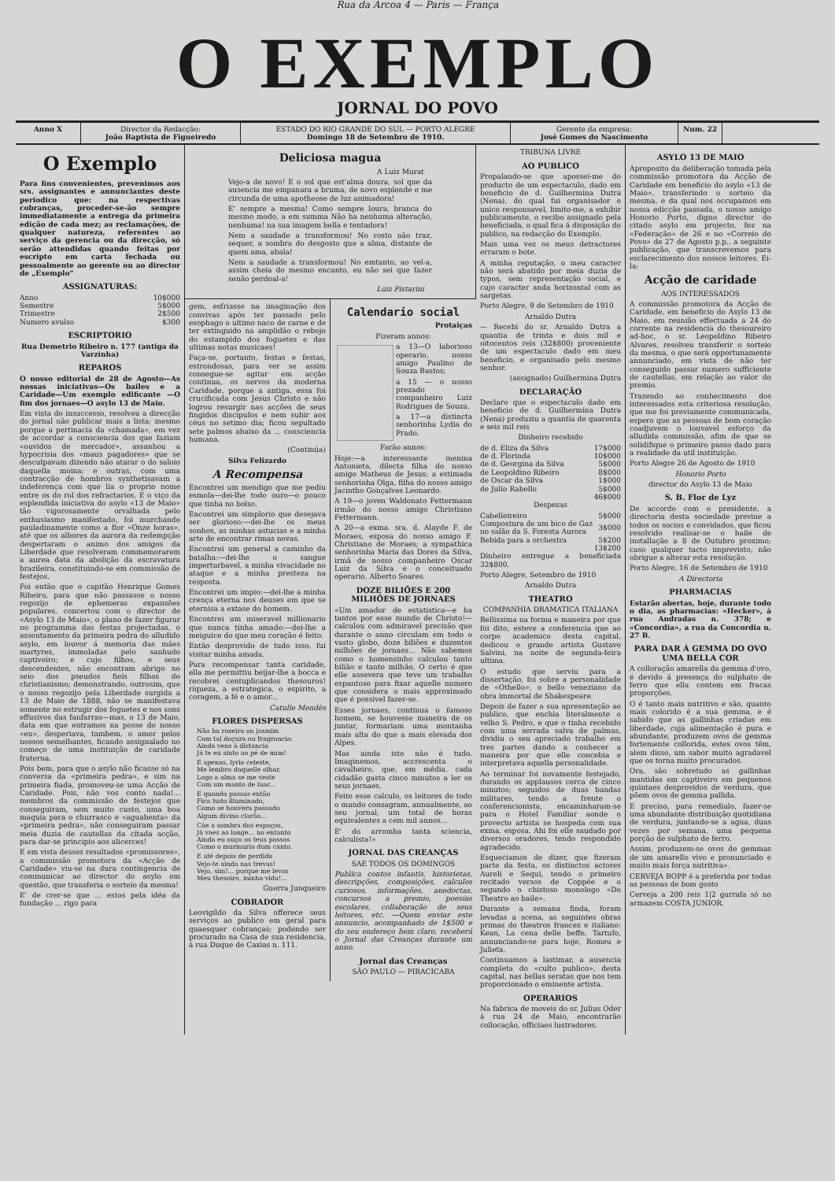Rua da Arcoa 4 — Paris — França
O EXEMPLO
JORNAL DO POVO
Anno X Director da Redacção:
João Baptista de Figueiredo
ESTADO DO RIO GRANDE DO SUL — PORTO ALEGRE
Domingo 18 de Setembro de 1910.
Gerente da empresa:
José Gomes do Nascimento
Num. 22
O Exemplo
Para fins convenientes, prevenimos aos srs. assignantes e annunciantes deste periodico que: na respectivas cobranças, proceder-se-ão sempre immediatamente a entrega da primeira edição de cada mez; as reclamações, de qualquer natureza, referentes ao serviço da gerencia ou da direcção, só serão attendidas quando feitas por escripto em carta fechada ou pessoalmente ao gerente ou ao director de „Exemplo“
ASSIGNATURAS:
| Anno | 10$000 |
| Semestre | 5$000 |
| Trimestre | 2$500 |
| Numero avulso | $300 |
ESCRIPTORIO
Rua Demetrio Ribeiro n. 177 (antiga da Varzinha)
REPAROS
O nosso editorial de 28 de Agosto—As nossas iniciativas—Os bailes e a Caridade—Um exemplo edificante —O fim dos jornaes—O asylo 13 de Maio.
Em vista do insuccesso, resolveu a direcção do jornal não publicar mais a lista; mesmo porque a pertinacia da «chamada», em vez de accordar a consciencia dos que faziam «ouvidos de mercador», assanhou a hypocrisia dos «maus pagadores» que se desculpavam dizendo não atarar o do saloio daquella moina; e outras, com uma contracção de hombros synthetisavam a indeferença com que lia o proprio nome entre os do rol dos refractarios. E o viço da esplendida iniciativa do asylo «13 de Maio» tão vigorosamente orvalhada pelo enthusiasmo manifestado, foi murchando pauladinamente como a flor «Onze horas», até que os albores da aurora da redempção despertaram o animo dos amigos da Liberdade que resolveram commemorarem a aurea data da abolição da escravatura brazileira, constituindo-se em commissão de festejos.
Foi então que o capitão Henrique Gomes Ribeiro, para que não passasse o nosso regozijo de ephemeras expansões populares, concertou com o director de «Asylo 13 de Maio», o plano de fazer figurar no programma das festas projectadas, o assentamento da primeira pedra do alludido asylo, em louvor á memoria das mães martyres, immoladas pelo sanhudo captiveiro; e cujo filhos, e seus descendentes, não encontram abrigo no seio dos pseudos fieis filhos do christianismo; demonstrando, outrosim, que o nosso regozijo pela Liberdade surgida a 13 de Maio de 1888, não se manifestava somente no estrugir dos foguetes e nos sons effusivos das fanfarras—mas, o 13 de Maio, data em que entramos na posse do nosso «eu», desperiava, tambem, o amor pelos nossos semelhantes, ficando assignalado no começo de uma instituição de caridade fraterna.
Pois bem, para que o asylo não ficasse só na conversa da «primeira pedra», e sim na primeira fiada, promoveu-se uma Acção de Caridade. Pois, não vos conto nada!... membros da commissão de festejos que conseguiram, sem muito custo, uma boa maquia para o churrasco e «aguabenta» da «primeira pedra», não conseguiram passar meia duzia de cautellas da citada acção, para dar-se principio aos alicerces!
E em vista desses resultados «promissores», a commissão promotora da «Acção de Caridade» viu-se na dura contingencia de communicar ao director do asylo em questão, que transferia o sorteio da mesma!
E' de crer-se que ... estos pela idéa da fundação ... rigo para
Deliciosa magua
A Luiz Murat
Vejo-a de novo! E o sol que est'alma doura, sol que da ausencia me empanara a bruma, de novo esplende e me circunda de uma apotheose de luz animadora!
E' sempre a mesma! Como sempre loura, branca do mesmo modo, a em summa Não ha nenhuma alteração, nenhuma! na sua imagem bella e tentadora!
Nem a saudade a transformou! No rosto não traz, sequer, a sombra do desgosto que a alma, distante de quem ama, abala!
Nem a saudade a transformou! No emtanto, ao vel-a, assim cheia do mesmo encanto, eu não sei que fazer senão perdoal-a!
Luiz Pistarini
gem, esfriasse na imaginação dos convivas após ter passado pelo esophago o ultimo naco de carne e de ter extinguido na amplidão o rebojo do estampido dos foguetes e das ultimas notas musicaes!
Faça-se, portanto, festas e festas, estrondosas, para ver se assim consegue-se agitar em acção continua, os nervos da moderna Caridade, porque a antiga, essa foi crucificada com Jesus Christo e não logrou resurgir nas acções de seus fingidos discipulos e nem subir aos céus no setimo dia; ficou sepultado sete palmos abaixo da ... consciencia humana.
(Continúa)
Silva Felizardo
A Recompensa
Encontrei um mendigo que me pediu esmola—dei-lhe todo ouro—o pouco que tinha no bolso.
Encontrei um simplorio que desejava ser glorioso:—dei-lhe os meus sonhos, as minhas astucias e a minha arte de encontrar rimas novas.
Encontrei um general a caminho da batalha:—dei-lhe o sangue imperturbavel, a minha vivacidade no ataque e a minha presteza na resposta.
Encontrei um impio:—dei-lhe a minha crença eterna nos deuses em que se eternisa a extase do homem.
Encontrei um miseravel millionario que nunca tinha amado:—dei-lhe a meiguice do que meu coração é feito.
Então desprovido de tudo isso, fui visitar minha amada.
Para recompensar tanta caridade, ella me permittiu beijar-lhe a bocca e recobrei centuplicandos thesouros! riqueza, a estrategica, o espirito, a coragem, a fé e o amor...
Catulle Mendès
FLORES DISPERSAS
Não ha roseira ou jasmim
Com tal doçura ou fragrancia:
Ainda vens á distancia
Já te eu sinto ao pé de mim!
E apenas, lyrio celeste,
Me lembro daquelle olhar,
Logo a alma se me veste
Com um manto de luar...
E quando passas então
Fica tudo illuminado,
Como se houvera passado
Algum divino clarão...
Cáe a sombra dos espaços,
Já vaes ao longe... no entanto
Ainda eu ouço os teus passos
Como o murmurio dum canto.
E até depois de perdida
Vejo-te ainda nas trevas!
Vejo, sim!... porque me levas
Meu thesoiro, minha vida!...
Guerra Junqueiro
COBRADOR
Leovigildo da Silva offerece seus serviços ao publico em geral para quaesquer cobranças; podendo ser procurado na Casa de sua residencia, á rua Duque de Caxias n. 111.
Calendario social
Protaiças
Fizeram annos:
a 13—O laborioso operario, nosso amigo Paulino de Souza Bastos;
a 15 — o nosso prezado companheiro Luiz Rodrigues de Souza.
a 17—a distincta senhorinha Lydia do Prado.
Farão annos:
Hoje:—a interessante menina Antonieta, dilecta filha do nosso amigo Matheus de Jesus; a estimada senhorinha Olga, filha do nosso amigo Jacintho Gonçalves Leonardo.
A 19—o joven Waldonato Fettermann irmão do nosso amigo Christiano Fettermann.
A 20—a exma. sra. d. Alayde F. de Moraes, esposa do nosso amigo F. Christiano de Moraes; a sympathica senhorinha Maria das Dores da Silva, irmã de nosso companheiro Oscar Luiz da Silva e o conceituado operario, Alberto Soares.
DOZE BILIÕES E 200 MILHÕES DE JORNAES
«Um amador de estatistica—e ha tantos por esse mundo de Christo!—calculou com admiravel precisão que durante o anno circulam em todo o vasto globo, doze biliões e duzentos milhões de jornaes... Não sabemos como o homensinho calculou tanto bilião e tanto milhão. O certo é que elle assevera que teve um trabalho espantoso para fixar aquelle numero que considera o mais approximado que é possivel fazer-se.
Esses jornaes, continua o famoso homem, se houvesse maneira de os juntar, formariam uma montanha mais alta do que a mais elevada dos Alpes.
Mas ainda isto não é tudo. Imaginemos, accrescenta o cavalheiro, que, em média, cada cidadão gasta cinco minutos a ler os seus jornaes.
Feito esse calculo, os leitores de todo o mundo consagram, annualmente, ao seu jornal, um total de horas equivalentes a cem mil annos...
E' do arromba tanta sciencia, calculista!»
JORNAL DAS CREANÇAS
SAE TODOS OS DOMINGOS
Publica contos infantis, historietas, descripções, composições, calculos curiosos, informações, anedoctas, concursos a premio, poesias escolares, collaboração de seus leitores, etc. —Quem enviar este annuncio, acompanhado de 1$500 e do seu endereço bem claro, receberá o Jornal das Creanças durante um anno.
Jornal das Creanças
SÃO PAULO — PIRACICABA
TRIBUNA LIVRE
AO PUBLICO
Propalando-se que apossei-me do producto de um espectaculo, dado em beneficio de d. Guilhermina Dutra (Nena), do qual fui organisador e unico responsavel, limito-me, a exhibir publicamente, o recibo assignado pela beneficiada, o qual fica á disposição do publico, na redacção do Exemplo.
Mais uma vez os meus detractores erraram o bote.
A minha reputação, o meu caracter não será abatido por meia duzia de typos, sem representação social, e cujo caracter anda horizontal com as sargetas.
Porto Alegre, 9 de Setembro de 1910
Arnaldo Dutra
— Recebi do sr. Arnaldo Dutra a quantia de trinta e dois mil e oitocentos reis (32$800) proveniente de um espectaculo dado em meu beneficio, e organisado pelo mesmo senhor.
(assignado) Guilhermina Dutra
DECLARAÇÃO
Declaro que o espectaculo dado em beneficio de d. Guilhermina Dutra (Nena) produziu a quantia de quarenta e seis mil reis
Dinheiro recebido
| de d. Eliza da Silva | 17$000 |
| de d. Florinda | 10$000 |
| de d. Georgina da Silva | 5$000 |
| de Leopoldino Ribeiro | 8$000 |
| de Oscar da Silva | 1$000 |
| de Julio Rabello | 5$000 |
| | 46$000 |
Despezas
| Cabelleireiro | 5$000 |
| Compostura de um bico de Gaz no salão da S. Foresta Aurora | 3$000 |
| Bebida para a orchestra | 5$200 |
| | 13$200 |
Dinheiro entregue a beneficiada 32$800.
Porto Alegre, Setembro de 1910
Arnaldo Dutra
THEATRO
COMPANHIA DRAMATICA ITALIANA
Bellissima na forma e maneira por que foi dito, esteve a conferencia que ao corpo academico desta capital, dedicou o grande artista Gustavo Salvini, na noite de segunda-feira ultima.
O estudo que serviu para a dissertação, foi sobre a personalidade de «Othello», o bello veneziano da obra immortal de Shakespeare.
Depois de fazer a sua apresentação ao publico, que enchia literalmente o velho S. Pedro, e que o tinha recebido com uma serrada salva de palmas, dividiu o seu apreciado trabalho em tres partes dando a conhecer a maneira por que elle concebia e interpretava aquella personalidade.
Ao terminar foi novamente festejado, durando os applausos cerca de cinco minutos; seguidos de duas bandas militares, tendo a frente o conferencionista, encaminharam-se para o Hotel Familiar aonde o provecto artista se hospeda com sua exma. esposa. Ahi foi elle saudado por diversos oradores, tendo respondido agradecido.
Esqueciamos de dizer, que fizeram parte da festa, os distinctos actores Aureli e Sequi, tendo o primeiro recitado versos de Coppée e o segundo o chistoso monologo «Do Theatro ao baile».
Durante a semana finda, foram levadas a scena, as seguintes obras primas do theatros francez e italiano: Kean, La cena delle beffe, Tartufo, annunciando-se para hoje, Romeu e Julieta.
Continuamos a lastimar, a ausencia completa do «culto publico», desta capital, nas bellas seratas que nos tem proporcionado o eminente artista.
OPERARIOS
Na fabrica de moveis do sr. Julius Oder á rua 24 de Maio, encontrarão collocação, officiaes lustradores.
ASYLO 13 DE MAIO
Aproposito da deliberação tomada pela commissão promotora da Acção de Caridade em beneficio do asylo «13 de Maio», transferindo o sorteio da mesma, e da qual nos occupamos em nossa edicção passada, o nosso amigo Honorio Porto, digno director do citado asylo em projecto, fez na «Federação» de 26 e no «Correio do Povo» de 27 de Agosto p.p., a seguinte publicação, que transcrevemos para esclarecimento dos nossos leitores. Ei-la:
Acção de caridade
AOS INTERESSADOS
A commissão promotora da Acção de Caridade, em beneficio do Asylo 13 de Maio, em reunião effectuada a 24 do corrente na residencia do thesoureiro ad-hoc, o sr. Leopoldino Ribeiro Alvares, resolveu transferir o sorteio da mesma, o que será opportunamente annunciado, em vista de não ter conseguido passar numero sufficiente de cautellas, em relação ao valor do premio.
Trazendo ao conhecimento dos interessados esta criteriosa resolução, que me foi previamente communicada, espero que as pessoas de bom coração coadjuvem o louvavel esforço da alludida commissão, afim de que se solidifique o primeiro passo dado para a realidade da util instituição.
Porto Alegre 26 de Agosto de 1910
Honorio Porto
director do Asylo 13 de Maio
S. B. Flor de Lyz
De accordo com o presidente, a directoria desta sociedade previne a todos os socios e convidados, que ficou resolvido realisar-se o baile de installação a 8 de Outubro proximo; caso qualquer tacto imprevisto, não obrigue a alterar esta resolução.
Porto Alegre, 16 de Setembro de 1910
A Directoria
PHARMACIAS
Estarão abertas, hoje, durante todo o dia, as pharmacias: «Hecker», á rua Andradas n. 378; e «Concordia», a rua da Concordia n. 27 B.
PARA DAR Á GEMMA DO OVO UMA BELLA COR
A colloração amarella da gemma d'ovo, é devido á presença do sulphato de ferro que ella contem em fracas proporções.
O é tanto mais nutritivo e são, quanto mais colorido é a sua gemma, e é sabido que as gallinhas criadas em liberdade, cuja alimentação é pura e abundante, produzem ovos de gemma fortemente collorida, estes ovos têm, alem disso, um sabor muito agradavel que os torna muito procurados.
Ora, são sobretudo as gallinhas mantidas em captiveiro em pequenos quintaes desprovidos de verdura, que põem ovos de gemma pallida.
E preciso, para remedialo, fazer-se uma abundante distribuição quotidiana de verdura, juntando-se a agua, duas vezes por semana, uma pequena porção de sulphato de ferro.
Assim, produzem-se ovos de gemmas de um amarello vivo e pronunciado e muito mais força nutritiva».
CERVEJA BOPP é a preferida por todas as pessoas de bom gosto
Cerveja a 200 reis 1|2 garrafa só no armazem COSTA JUNIOR.